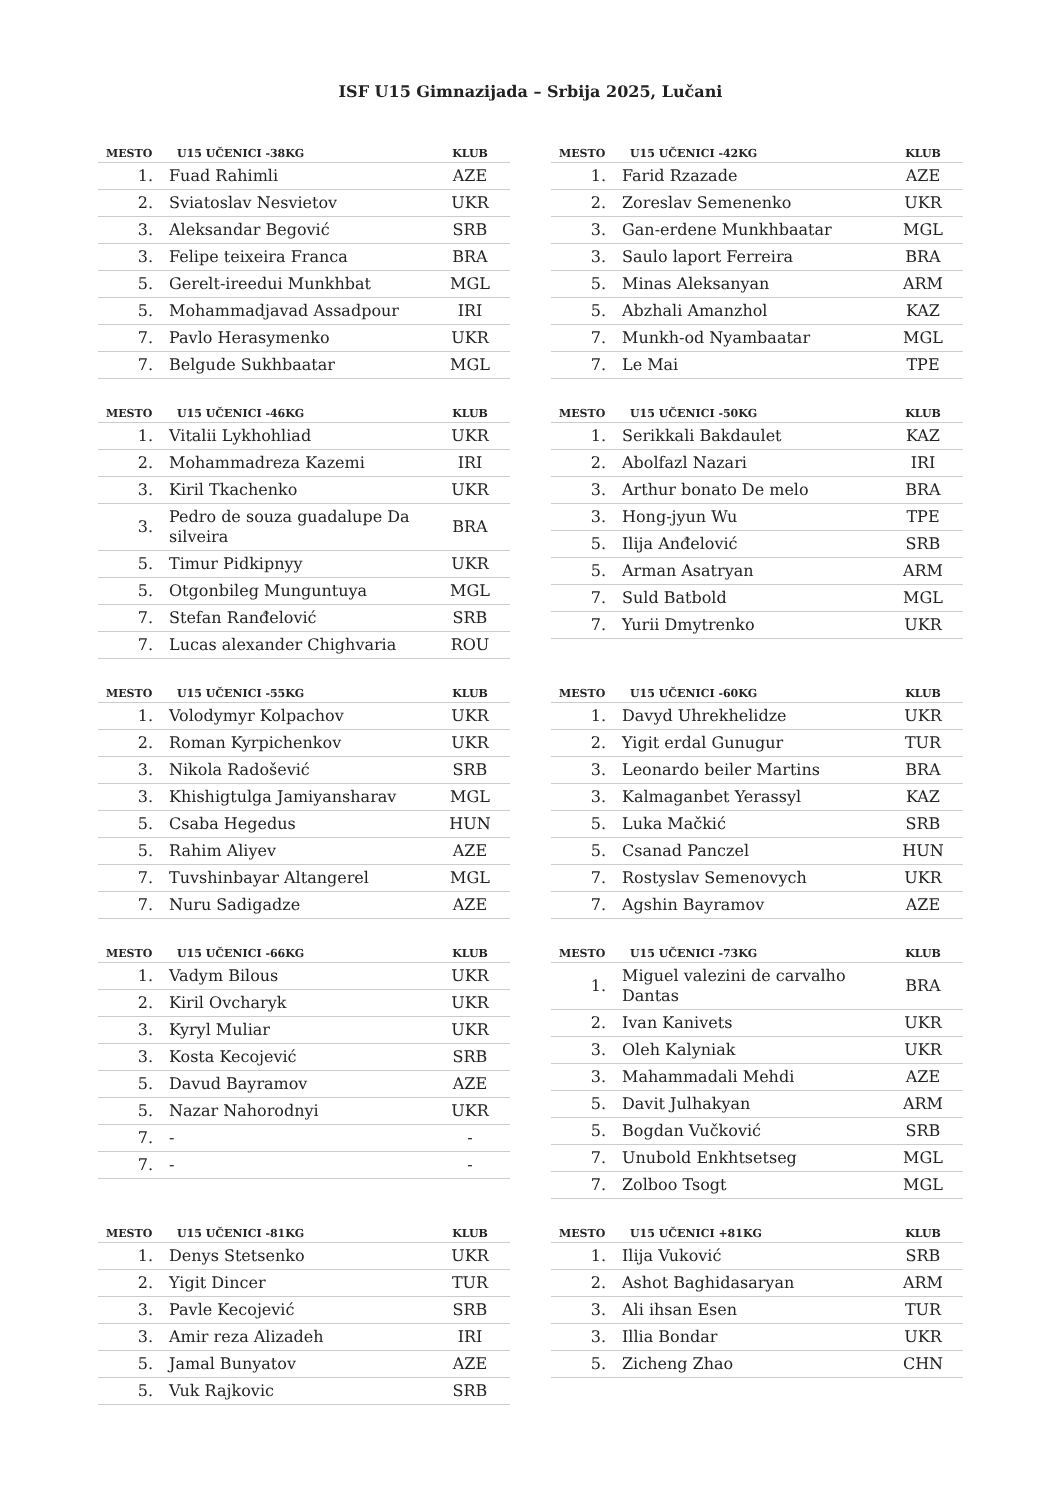ISF U15 Gimnazijada – Srbija 2025, Lučani
| MESTO | U15 UČENICI -38KG | KLUB |
| --- | --- | --- |
| 1. | Fuad Rahimli | AZE |
| 2. | Sviatoslav Nesvietov | UKR |
| 3. | Aleksandar Begović | SRB |
| 3. | Felipe teixeira Franca | BRA |
| 5. | Gerelt-ireedui Munkhbat | MGL |
| 5. | Mohammadjavad Assadpour | IRI |
| 7. | Pavlo Herasymenko | UKR |
| 7. | Belgude Sukhbaatar | MGL |
| MESTO | U15 UČENICI -42KG | KLUB |
| --- | --- | --- |
| 1. | Farid Rzazade | AZE |
| 2. | Zoreslav Semenenko | UKR |
| 3. | Gan-erdene Munkhbaatar | MGL |
| 3. | Saulo laport Ferreira | BRA |
| 5. | Minas Aleksanyan | ARM |
| 5. | Abzhali Amanzhol | KAZ |
| 7. | Munkh-od Nyambaatar | MGL |
| 7. | Le Mai | TPE |
| MESTO | U15 UČENICI -46KG | KLUB |
| --- | --- | --- |
| 1. | Vitalii Lykhohliad | UKR |
| 2. | Mohammadreza Kazemi | IRI |
| 3. | Kiril Tkachenko | UKR |
| 3. | Pedro de souza guadalupe Da silveira | BRA |
| 5. | Timur Pidkipnyy | UKR |
| 5. | Otgonbileg Munguntuya | MGL |
| 7. | Stefan Ranđelović | SRB |
| 7. | Lucas alexander Chighvaria | ROU |
| MESTO | U15 UČENICI -50KG | KLUB |
| --- | --- | --- |
| 1. | Serikkali Bakdaulet | KAZ |
| 2. | Abolfazl Nazari | IRI |
| 3. | Arthur bonato De melo | BRA |
| 3. | Hong-jyun Wu | TPE |
| 5. | Ilija Anđelović | SRB |
| 5. | Arman Asatryan | ARM |
| 7. | Suld Batbold | MGL |
| 7. | Yurii Dmytrenko | UKR |
| MESTO | U15 UČENICI -55KG | KLUB |
| --- | --- | --- |
| 1. | Volodymyr Kolpachov | UKR |
| 2. | Roman Kyrpichenkov | UKR |
| 3. | Nikola Radošević | SRB |
| 3. | Khishigtulga Jamiyansharav | MGL |
| 5. | Csaba Hegedus | HUN |
| 5. | Rahim Aliyev | AZE |
| 7. | Tuvshinbayar Altangerel | MGL |
| 7. | Nuru Sadigadze | AZE |
| MESTO | U15 UČENICI -60KG | KLUB |
| --- | --- | --- |
| 1. | Davyd Uhrekhelidze | UKR |
| 2. | Yigit erdal Gunugur | TUR |
| 3. | Leonardo beiler Martins | BRA |
| 3. | Kalmaganbet Yerassyl | KAZ |
| 5. | Luka Mačkić | SRB |
| 5. | Csanad Panczel | HUN |
| 7. | Rostyslav Semenovych | UKR |
| 7. | Agshin Bayramov | AZE |
| MESTO | U15 UČENICI -66KG | KLUB |
| --- | --- | --- |
| 1. | Vadym Bilous | UKR |
| 2. | Kiril Ovcharyk | UKR |
| 3. | Kyryl Muliar | UKR |
| 3. | Kosta Kecojević | SRB |
| 5. | Davud Bayramov | AZE |
| 5. | Nazar Nahorodnyi | UKR |
| 7. | - | - |
| 7. | - | - |
| MESTO | U15 UČENICI -73KG | KLUB |
| --- | --- | --- |
| 1. | Miguel valezini de carvalho Dantas | BRA |
| 2. | Ivan Kanivets | UKR |
| 3. | Oleh Kalyniak | UKR |
| 3. | Mahammadali Mehdi | AZE |
| 5. | Davit Julhakyan | ARM |
| 5. | Bogdan Vučković | SRB |
| 7. | Unubold Enkhtsetseg | MGL |
| 7. | Zolboo Tsogt | MGL |
| MESTO | U15 UČENICI -81KG | KLUB |
| --- | --- | --- |
| 1. | Denys Stetsenko | UKR |
| 2. | Yigit Dincer | TUR |
| 3. | Pavle Kecojević | SRB |
| 3. | Amir reza Alizadeh | IRI |
| 5. | Jamal Bunyatov | AZE |
| 5. | Vuk Rajkovic | SRB |
| MESTO | U15 UČENICI +81KG | KLUB |
| --- | --- | --- |
| 1. | Ilija Vuković | SRB |
| 2. | Ashot Baghidasaryan | ARM |
| 3. | Ali ihsan Esen | TUR |
| 3. | Illia Bondar | UKR |
| 5. | Zicheng Zhao | CHN |